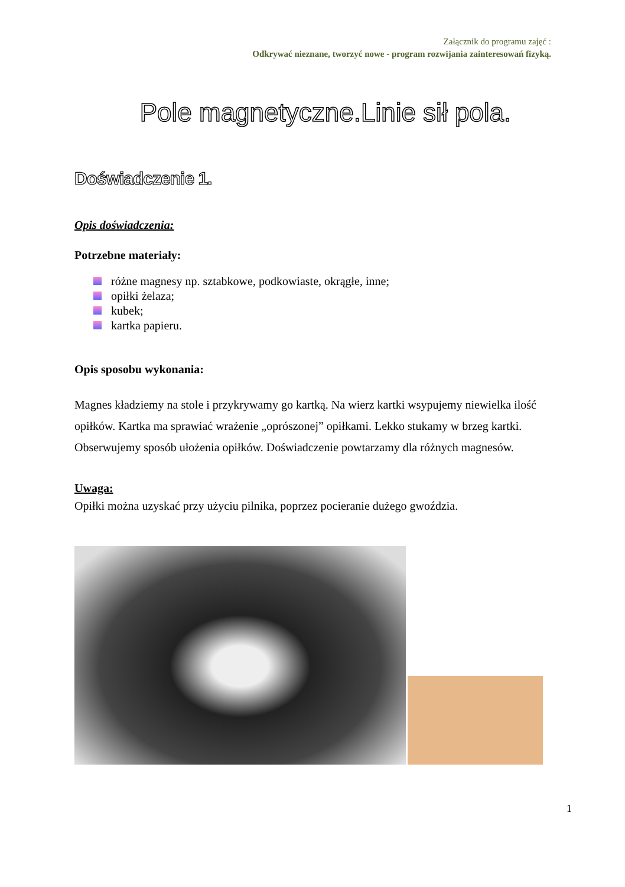Załącznik do programu zajęć :
Odkrywać nieznane, tworzyć nowe - program rozwijania zainteresowań fizyką.
Pole magnetyczne.Linie sił pola.
Doświadczenie 1.
Opis doświadczenia:
Potrzebne materiały:
różne magnesy np. sztabkowe, podkowiaste, okrągłe, inne;
opiłki żelaza;
kubek;
kartka papieru.
Opis sposobu wykonania:
Magnes kładziemy na stole i przykrywamy go kartką. Na wierz kartki wsypujemy niewielka ilość opiłków. Kartka ma sprawiać wrażenie „oprószonej” opiłkami. Lekko stukamy w brzeg kartki. Obserwujemy sposób ułożenia opiłków. Doświadczenie powtarzamy dla różnych magnesów.
Uwaga:
Opiłki można uzyskać przy użyciu pilnika, poprzez pocieranie dużego gwoździa.
1